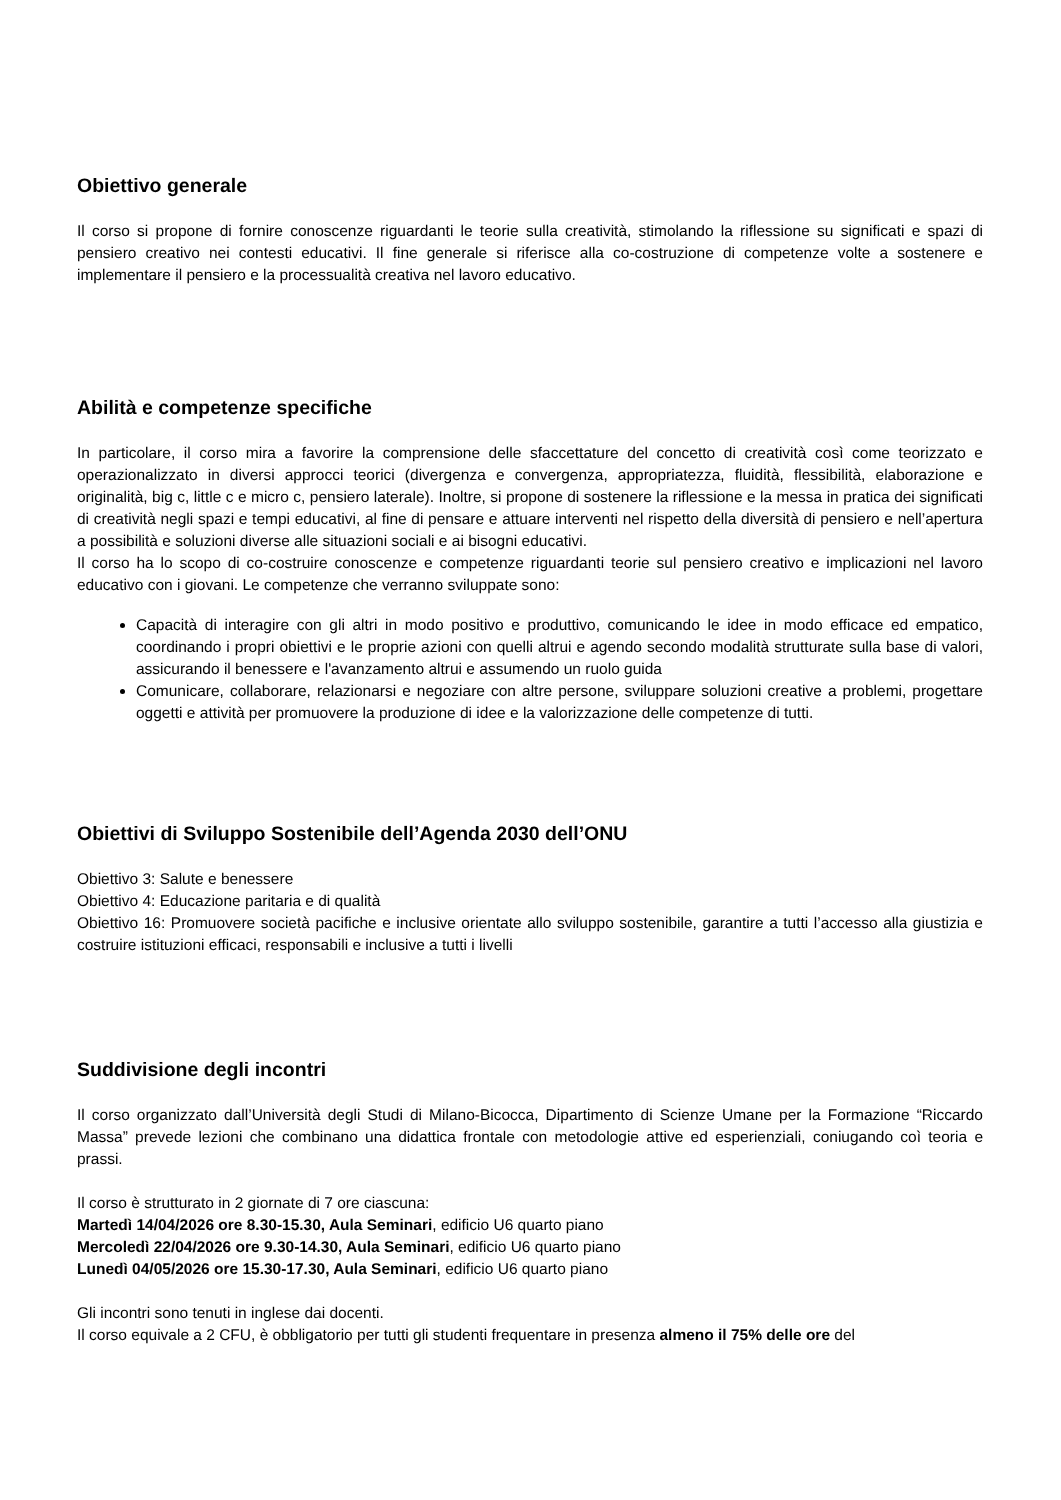Obiettivo generale
Il corso si propone di fornire conoscenze riguardanti le teorie sulla creatività, stimolando la riflessione su significati e spazi di pensiero creativo nei contesti educativi. Il fine generale si riferisce alla co-costruzione di competenze volte a sostenere e implementare il pensiero e la processualità creativa nel lavoro educativo.
Abilità e competenze specifiche
In particolare, il corso mira a favorire la comprensione delle sfaccettature del concetto di creatività così come teorizzato e operazionalizzato in diversi approcci teorici (divergenza e convergenza, appropriatezza, fluidità, flessibilità, elaborazione e originalità, big c, little c e micro c, pensiero laterale). Inoltre, si propone di sostenere la riflessione e la messa in pratica dei significati di creatività negli spazi e tempi educativi, al fine di pensare e attuare interventi nel rispetto della diversità di pensiero e nell’apertura a possibilità e soluzioni diverse alle situazioni sociali e ai bisogni educativi.
Il corso ha lo scopo di co-costruire conoscenze e competenze riguardanti teorie sul pensiero creativo e implicazioni nel lavoro educativo con i giovani. Le competenze che verranno sviluppate sono:
Capacità di interagire con gli altri in modo positivo e produttivo, comunicando le idee in modo efficace ed empatico, coordinando i propri obiettivi e le proprie azioni con quelli altrui e agendo secondo modalità strutturate sulla base di valori, assicurando il benessere e l'avanzamento altrui e assumendo un ruolo guida
Comunicare, collaborare, relazionarsi e negoziare con altre persone, sviluppare soluzioni creative a problemi, progettare oggetti e attività per promuovere la produzione di idee e la valorizzazione delle competenze di tutti.
Obiettivi di Sviluppo Sostenibile dell’Agenda 2030 dell’ONU
Obiettivo 3: Salute e benessere
Obiettivo 4: Educazione paritaria e di qualità
Obiettivo 16: Promuovere società pacifiche e inclusive orientate allo sviluppo sostenibile, garantire a tutti l’accesso alla giustizia e costruire istituzioni efficaci, responsabili e inclusive a tutti i livelli
Suddivisione degli incontri
Il corso organizzato dall’Università degli Studi di Milano-Bicocca, Dipartimento di Scienze Umane per la Formazione “Riccardo Massa” prevede lezioni che combinano una didattica frontale con metodologie attive ed esperienziali, coniugando coì teoria e prassi.
Il corso è strutturato in 2 giornate di 7 ore ciascuna:
Martedì 14/04/2026 ore 8.30-15.30, Aula Seminari, edificio U6 quarto piano
Mercoledì 22/04/2026 ore 9.30-14.30, Aula Seminari, edificio U6 quarto piano
Lunedì 04/05/2026 ore 15.30-17.30, Aula Seminari, edificio U6 quarto piano
Gli incontri sono tenuti in inglese dai docenti.
Il corso equivale a 2 CFU, è obbligatorio per tutti gli studenti frequentare in presenza almeno il 75% delle ore del